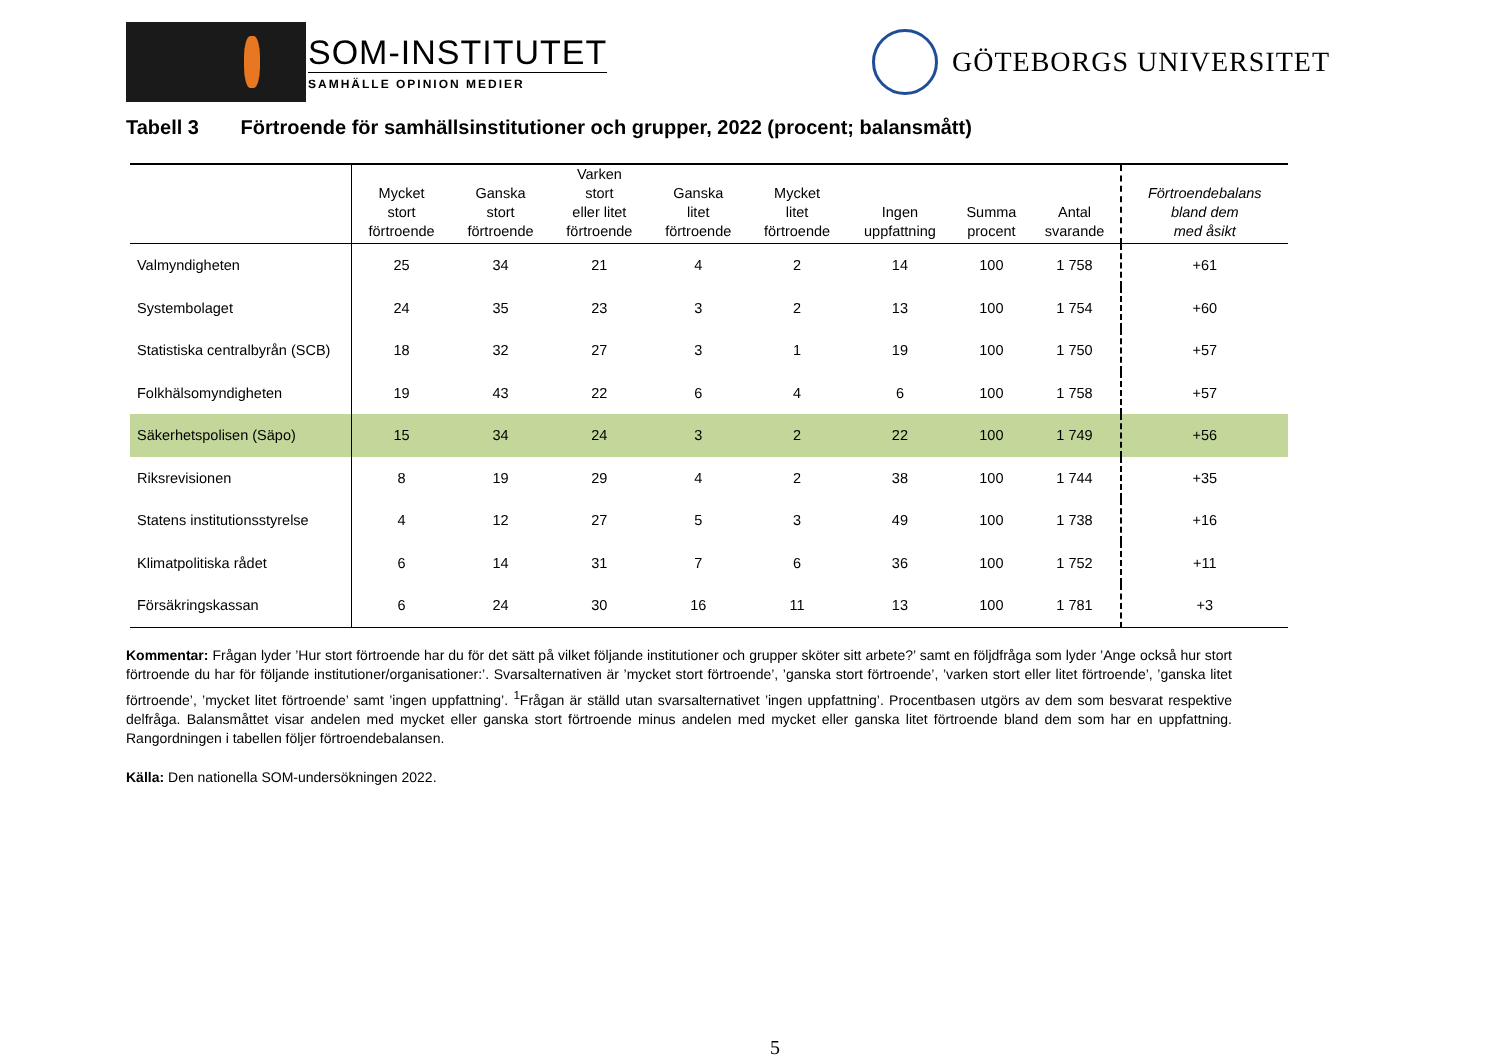SOM-INSTITUTET
SAMHÄLLE OPINION MEDIER
GÖTEBORGS UNIVERSITET
Tabell 3 Förtroende för samhällsinstitutioner och grupper, 2022 (procent; balansmått)
| | Mycket stort förtroende | Ganska stort förtroende | Varken stort eller litet förtroende | Ganska litet förtroende | Mycket litet förtroende | Ingen uppfattning | Summa procent | Antal svarande | Förtroendebalans bland dem med åsikt |
| --- | --- | --- | --- | --- | --- | --- | --- | --- | --- |
| Valmyndigheten | 25 | 34 | 21 | 4 | 2 | 14 | 100 | 1 758 | +61 |
| Systembolaget | 24 | 35 | 23 | 3 | 2 | 13 | 100 | 1 754 | +60 |
| Statistiska centralbyrån (SCB) | 18 | 32 | 27 | 3 | 1 | 19 | 100 | 1 750 | +57 |
| Folkhälsomyndigheten | 19 | 43 | 22 | 6 | 4 | 6 | 100 | 1 758 | +57 |
| Säkerhetspolisen (Säpo) | 15 | 34 | 24 | 3 | 2 | 22 | 100 | 1 749 | +56 |
| Riksrevisionen | 8 | 19 | 29 | 4 | 2 | 38 | 100 | 1 744 | +35 |
| Statens institutionsstyrelse | 4 | 12 | 27 | 5 | 3 | 49 | 100 | 1 738 | +16 |
| Klimatpolitiska rådet | 6 | 14 | 31 | 7 | 6 | 36 | 100 | 1 752 | +11 |
| Försäkringskassan | 6 | 24 | 30 | 16 | 11 | 13 | 100 | 1 781 | +3 |
Kommentar: Frågan lyder ’Hur stort förtroende har du för det sätt på vilket följande institutioner och grupper sköter sitt arbete?’ samt en följdfråga som lyder ’Ange också hur stort förtroende du har för följande institutioner/organisationer:’. Svarsalternativen är ’mycket stort förtroende’, ’ganska stort förtroende’, ’varken stort eller litet förtroende’, ’ganska litet förtroende’, ’mycket litet förtroende’ samt ’ingen uppfattning’. <sup>1</sup>Frågan är ställd utan svarsalternativet ’ingen uppfattning’. Procentbasen utgörs av dem som besvarat respektive delfråga. Balansmåttet visar andelen med mycket eller ganska stort förtroende minus andelen med mycket eller ganska litet förtroende bland dem som har en uppfattning. Rangordningen i tabellen följer förtroendebalansen.
Källa: Den nationella SOM-undersökningen 2022.
5